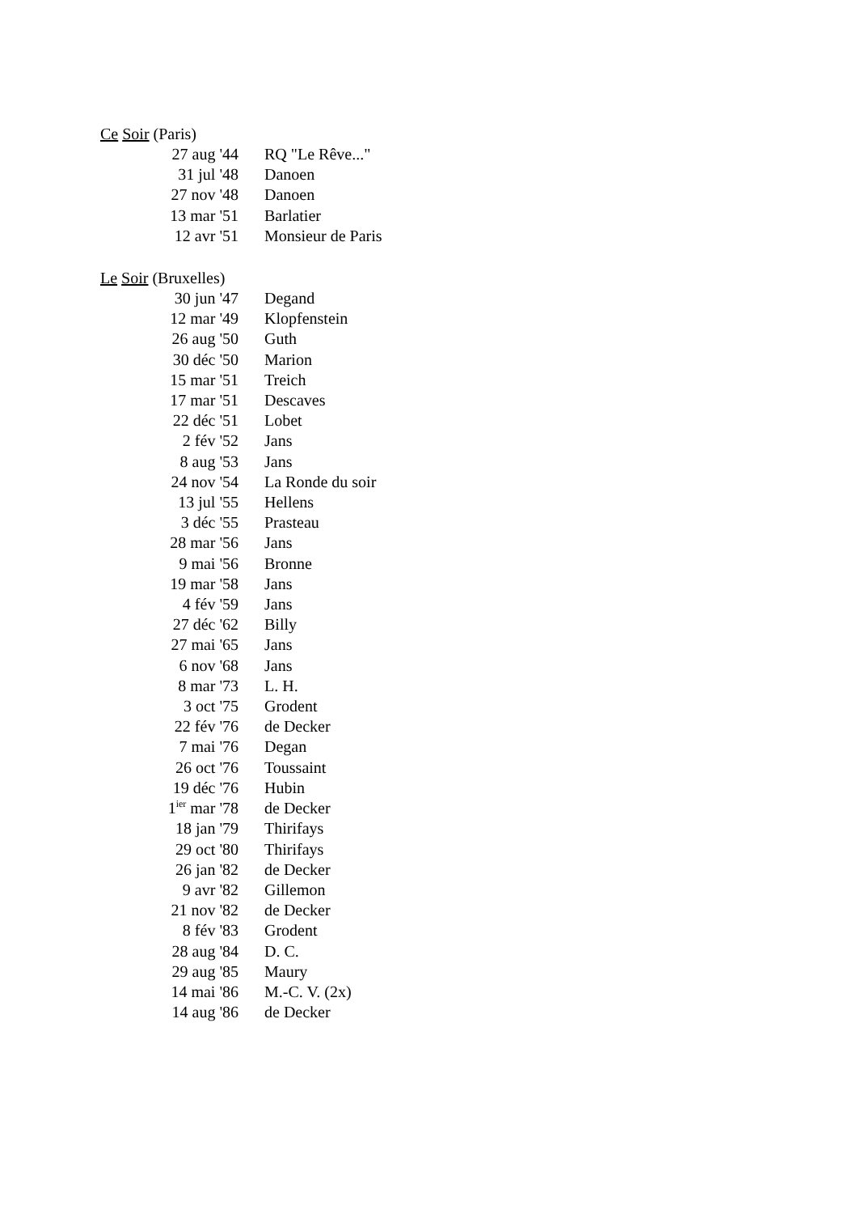Ce Soir (Paris)
| 27 aug '44 | RQ "Le Rêve..." |
| 31 jul '48 | Danoen |
| 27 nov '48 | Danoen |
| 13 mar '51 | Barlatier |
| 12 avr '51 | Monsieur de Paris |
Le Soir (Bruxelles)
| 30 jun '47 | Degand |
| 12 mar '49 | Klopfenstein |
| 26 aug '50 | Guth |
| 30 déc '50 | Marion |
| 15 mar '51 | Treich |
| 17 mar '51 | Descaves |
| 22 déc '51 | Lobet |
| 2 fév '52 | Jans |
| 8 aug '53 | Jans |
| 24 nov '54 | La Ronde du soir |
| 13 jul '55 | Hellens |
| 3 déc '55 | Prasteau |
| 28 mar '56 | Jans |
| 9 mai '56 | Bronne |
| 19 mar '58 | Jans |
| 4 fév '59 | Jans |
| 27 déc '62 | Billy |
| 27 mai '65 | Jans |
| 6 nov '68 | Jans |
| 8 mar '73 | L. H. |
| 3 oct '75 | Grodent |
| 22 fév '76 | de Decker |
| 7 mai '76 | Degan |
| 26 oct '76 | Toussaint |
| 19 déc '76 | Hubin |
| 1<sup>ier</sup> mar '78 | de Decker |
| 18 jan '79 | Thirifays |
| 29 oct '80 | Thirifays |
| 26 jan '82 | de Decker |
| 9 avr '82 | Gillemon |
| 21 nov '82 | de Decker |
| 8 fév '83 | Grodent |
| 28 aug '84 | D. C. |
| 29 aug '85 | Maury |
| 14 mai '86 | M.-C. V. (2x) |
| 14 aug '86 | de Decker |